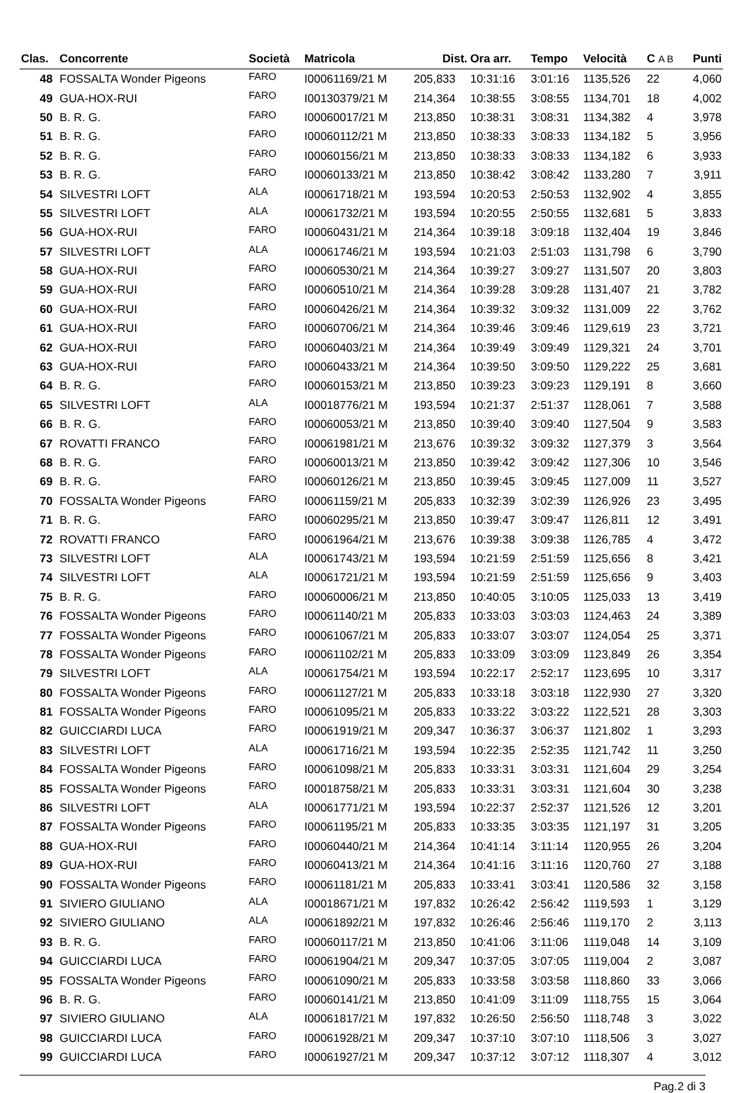| Clas. | Concorrente | Società | Matricola | Dist. | Ora arr. | Tempo | Velocità | C A B | Punti |
| --- | --- | --- | --- | --- | --- | --- | --- | --- | --- |
| 48 | FOSSALTA Wonder Pigeons | FARO | I00061169/21 M | 205,833 | 10:31:16 | 3:01:16 | 1135,526 | 22 | 4,060 |
| 49 | GUA-HOX-RUI | FARO | I00130379/21 M | 214,364 | 10:38:55 | 3:08:55 | 1134,701 | 18 | 4,002 |
| 50 | B. R. G. | FARO | I00060017/21 M | 213,850 | 10:38:31 | 3:08:31 | 1134,382 | 4 | 3,978 |
| 51 | B. R. G. | FARO | I00060112/21 M | 213,850 | 10:38:33 | 3:08:33 | 1134,182 | 5 | 3,956 |
| 52 | B. R. G. | FARO | I00060156/21 M | 213,850 | 10:38:33 | 3:08:33 | 1134,182 | 6 | 3,933 |
| 53 | B. R. G. | FARO | I00060133/21 M | 213,850 | 10:38:42 | 3:08:42 | 1133,280 | 7 | 3,911 |
| 54 | SILVESTRI LOFT | ALA | I00061718/21 M | 193,594 | 10:20:53 | 2:50:53 | 1132,902 | 4 | 3,855 |
| 55 | SILVESTRI LOFT | ALA | I00061732/21 M | 193,594 | 10:20:55 | 2:50:55 | 1132,681 | 5 | 3,833 |
| 56 | GUA-HOX-RUI | FARO | I00060431/21 M | 214,364 | 10:39:18 | 3:09:18 | 1132,404 | 19 | 3,846 |
| 57 | SILVESTRI LOFT | ALA | I00061746/21 M | 193,594 | 10:21:03 | 2:51:03 | 1131,798 | 6 | 3,790 |
| 58 | GUA-HOX-RUI | FARO | I00060530/21 M | 214,364 | 10:39:27 | 3:09:27 | 1131,507 | 20 | 3,803 |
| 59 | GUA-HOX-RUI | FARO | I00060510/21 M | 214,364 | 10:39:28 | 3:09:28 | 1131,407 | 21 | 3,782 |
| 60 | GUA-HOX-RUI | FARO | I00060426/21 M | 214,364 | 10:39:32 | 3:09:32 | 1131,009 | 22 | 3,762 |
| 61 | GUA-HOX-RUI | FARO | I00060706/21 M | 214,364 | 10:39:46 | 3:09:46 | 1129,619 | 23 | 3,721 |
| 62 | GUA-HOX-RUI | FARO | I00060403/21 M | 214,364 | 10:39:49 | 3:09:49 | 1129,321 | 24 | 3,701 |
| 63 | GUA-HOX-RUI | FARO | I00060433/21 M | 214,364 | 10:39:50 | 3:09:50 | 1129,222 | 25 | 3,681 |
| 64 | B. R. G. | FARO | I00060153/21 M | 213,850 | 10:39:23 | 3:09:23 | 1129,191 | 8 | 3,660 |
| 65 | SILVESTRI LOFT | ALA | I00018776/21 M | 193,594 | 10:21:37 | 2:51:37 | 1128,061 | 7 | 3,588 |
| 66 | B. R. G. | FARO | I00060053/21 M | 213,850 | 10:39:40 | 3:09:40 | 1127,504 | 9 | 3,583 |
| 67 | ROVATTI FRANCO | FARO | I00061981/21 M | 213,676 | 10:39:32 | 3:09:32 | 1127,379 | 3 | 3,564 |
| 68 | B. R. G. | FARO | I00060013/21 M | 213,850 | 10:39:42 | 3:09:42 | 1127,306 | 10 | 3,546 |
| 69 | B. R. G. | FARO | I00060126/21 M | 213,850 | 10:39:45 | 3:09:45 | 1127,009 | 11 | 3,527 |
| 70 | FOSSALTA Wonder Pigeons | FARO | I00061159/21 M | 205,833 | 10:32:39 | 3:02:39 | 1126,926 | 23 | 3,495 |
| 71 | B. R. G. | FARO | I00060295/21 M | 213,850 | 10:39:47 | 3:09:47 | 1126,811 | 12 | 3,491 |
| 72 | ROVATTI FRANCO | FARO | I00061964/21 M | 213,676 | 10:39:38 | 3:09:38 | 1126,785 | 4 | 3,472 |
| 73 | SILVESTRI LOFT | ALA | I00061743/21 M | 193,594 | 10:21:59 | 2:51:59 | 1125,656 | 8 | 3,421 |
| 74 | SILVESTRI LOFT | ALA | I00061721/21 M | 193,594 | 10:21:59 | 2:51:59 | 1125,656 | 9 | 3,403 |
| 75 | B. R. G. | FARO | I00060006/21 M | 213,850 | 10:40:05 | 3:10:05 | 1125,033 | 13 | 3,419 |
| 76 | FOSSALTA Wonder Pigeons | FARO | I00061140/21 M | 205,833 | 10:33:03 | 3:03:03 | 1124,463 | 24 | 3,389 |
| 77 | FOSSALTA Wonder Pigeons | FARO | I00061067/21 M | 205,833 | 10:33:07 | 3:03:07 | 1124,054 | 25 | 3,371 |
| 78 | FOSSALTA Wonder Pigeons | FARO | I00061102/21 M | 205,833 | 10:33:09 | 3:03:09 | 1123,849 | 26 | 3,354 |
| 79 | SILVESTRI LOFT | ALA | I00061754/21 M | 193,594 | 10:22:17 | 2:52:17 | 1123,695 | 10 | 3,317 |
| 80 | FOSSALTA Wonder Pigeons | FARO | I00061127/21 M | 205,833 | 10:33:18 | 3:03:18 | 1122,930 | 27 | 3,320 |
| 81 | FOSSALTA Wonder Pigeons | FARO | I00061095/21 M | 205,833 | 10:33:22 | 3:03:22 | 1122,521 | 28 | 3,303 |
| 82 | GUICCIARDI LUCA | FARO | I00061919/21 M | 209,347 | 10:36:37 | 3:06:37 | 1121,802 | 1 | 3,293 |
| 83 | SILVESTRI LOFT | ALA | I00061716/21 M | 193,594 | 10:22:35 | 2:52:35 | 1121,742 | 11 | 3,250 |
| 84 | FOSSALTA Wonder Pigeons | FARO | I00061098/21 M | 205,833 | 10:33:31 | 3:03:31 | 1121,604 | 29 | 3,254 |
| 85 | FOSSALTA Wonder Pigeons | FARO | I00018758/21 M | 205,833 | 10:33:31 | 3:03:31 | 1121,604 | 30 | 3,238 |
| 86 | SILVESTRI LOFT | ALA | I00061771/21 M | 193,594 | 10:22:37 | 2:52:37 | 1121,526 | 12 | 3,201 |
| 87 | FOSSALTA Wonder Pigeons | FARO | I00061195/21 M | 205,833 | 10:33:35 | 3:03:35 | 1121,197 | 31 | 3,205 |
| 88 | GUA-HOX-RUI | FARO | I00060440/21 M | 214,364 | 10:41:14 | 3:11:14 | 1120,955 | 26 | 3,204 |
| 89 | GUA-HOX-RUI | FARO | I00060413/21 M | 214,364 | 10:41:16 | 3:11:16 | 1120,760 | 27 | 3,188 |
| 90 | FOSSALTA Wonder Pigeons | FARO | I00061181/21 M | 205,833 | 10:33:41 | 3:03:41 | 1120,586 | 32 | 3,158 |
| 91 | SIVIERO GIULIANO | ALA | I00018671/21 M | 197,832 | 10:26:42 | 2:56:42 | 1119,593 | 1 | 3,129 |
| 92 | SIVIERO GIULIANO | ALA | I00061892/21 M | 197,832 | 10:26:46 | 2:56:46 | 1119,170 | 2 | 3,113 |
| 93 | B. R. G. | FARO | I00060117/21 M | 213,850 | 10:41:06 | 3:11:06 | 1119,048 | 14 | 3,109 |
| 94 | GUICCIARDI LUCA | FARO | I00061904/21 M | 209,347 | 10:37:05 | 3:07:05 | 1119,004 | 2 | 3,087 |
| 95 | FOSSALTA Wonder Pigeons | FARO | I00061090/21 M | 205,833 | 10:33:58 | 3:03:58 | 1118,860 | 33 | 3,066 |
| 96 | B. R. G. | FARO | I00060141/21 M | 213,850 | 10:41:09 | 3:11:09 | 1118,755 | 15 | 3,064 |
| 97 | SIVIERO GIULIANO | ALA | I00061817/21 M | 197,832 | 10:26:50 | 2:56:50 | 1118,748 | 3 | 3,022 |
| 98 | GUICCIARDI LUCA | FARO | I00061928/21 M | 209,347 | 10:37:10 | 3:07:10 | 1118,506 | 3 | 3,027 |
| 99 | GUICCIARDI LUCA | FARO | I00061927/21 M | 209,347 | 10:37:12 | 3:07:12 | 1118,307 | 4 | 3,012 |
Pag.2 di 3